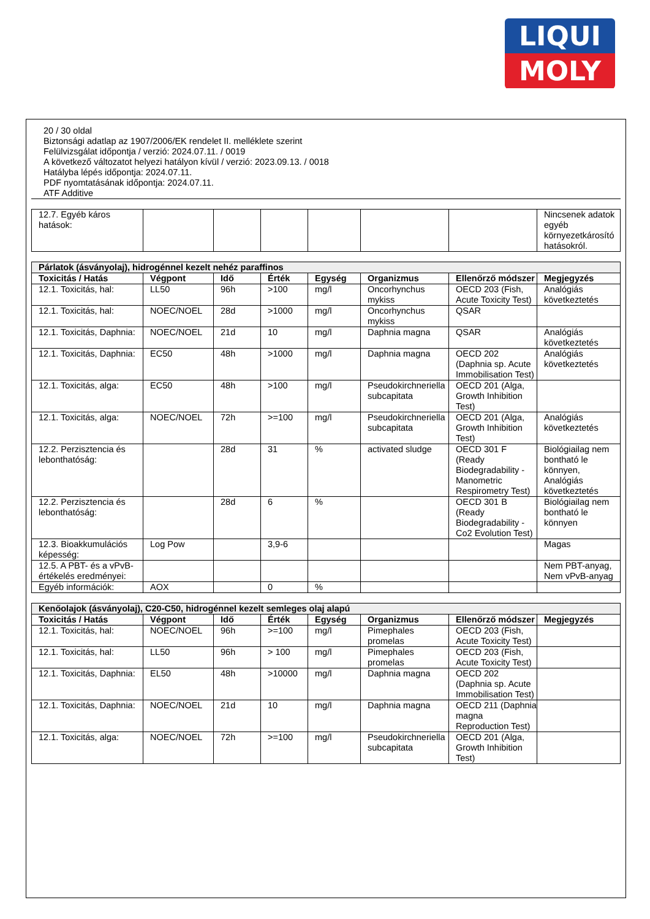LIQUI
MOLY
20 / 30 oldal
Biztonsági adatlap az 1907/2006/EK rendelet II. melléklete szerint
Felülvizsgálat időpontja / verzió: 2024.07.11. / 0019
A következő változatot helyezi hatályon kívül / verzió: 2023.09.13. / 0018
Hatályba lépés időpontja: 2024.07.11.
PDF nyomtatásának időpontja: 2024.07.11.
ATF Additive
| 12.7. Egyéb káros hatások: | | | | | | | Nincsenek adatok egyéb környezetkárosító hatásokról. |
| Párlatok (ásványolaj), hidrogénnel kezelt nehéz paraffinos | | | | | | | |
| Toxicitás / Hatás | Végpont | Idő | Érték | Egység | Organizmus | Ellenőrző módszer | Megjegyzés |
| 12.1. Toxicitás, hal: | LL50 | 96h | >100 | mg/l | Oncorhynchus mykiss | OECD 203 (Fish, Acute Toxicity Test) | Analógiás következtetés |
| 12.1. Toxicitás, hal: | NOEC/NOEL | 28d | >1000 | mg/l | Oncorhynchus mykiss | QSAR | |
| 12.1. Toxicitás, Daphnia: | NOEC/NOEL | 21d | 10 | mg/l | Daphnia magna | QSAR | Analógiás következtetés |
| 12.1. Toxicitás, Daphnia: | EC50 | 48h | >1000 | mg/l | Daphnia magna | OECD 202 (Daphnia sp. Acute Immobilisation Test) | Analógiás következtetés |
| 12.1. Toxicitás, alga: | EC50 | 48h | >100 | mg/l | Pseudokirchneriella subcapitata | OECD 201 (Alga, Growth Inhibition Test) | |
| 12.1. Toxicitás, alga: | NOEC/NOEL | 72h | >=100 | mg/l | Pseudokirchneriella subcapitata | OECD 201 (Alga, Growth Inhibition Test) | Analógiás következtetés |
| 12.2. Perzisztencia és lebonthatóság: | | 28d | 31 | % | activated sludge | OECD 301 F (Ready Biodegradability - Manometric Respirometry Test) | Biológiailag nem bontható le könnyen, Analógiás következtetés |
| 12.2. Perzisztencia és lebonthatóság: | | 28d | 6 | % | | OECD 301 B (Ready Biodegradability - Co2 Evolution Test) | Biológiailag nem bontható le könnyen |
| 12.3. Bioakkumulációs képesség: | Log Pow | | 3,9-6 | | | | Magas |
| 12.5. A PBT- és a vPvB-értékelés eredményei: | | | | | | | Nem PBT-anyag, Nem vPvB-anyag |
| Egyéb információk: | AOX | | 0 | % | | | |
| Kenőolajok (ásványolaj), C20-C50, hidrogénnel kezelt semleges olaj alapú | | | | | | | |
| Toxicitás / Hatás | Végpont | Idő | Érték | Egység | Organizmus | Ellenőrző módszer | Megjegyzés |
| 12.1. Toxicitás, hal: | NOEC/NOEL | 96h | >=100 | mg/l | Pimephales promelas | OECD 203 (Fish, Acute Toxicity Test) | |
| 12.1. Toxicitás, hal: | LL50 | 96h | > 100 | mg/l | Pimephales promelas | OECD 203 (Fish, Acute Toxicity Test) | |
| 12.1. Toxicitás, Daphnia: | EL50 | 48h | >10000 | mg/l | Daphnia magna | OECD 202 (Daphnia sp. Acute Immobilisation Test) | |
| 12.1. Toxicitás, Daphnia: | NOEC/NOEL | 21d | 10 | mg/l | Daphnia magna | OECD 211 (Daphnia magna Reproduction Test) | |
| 12.1. Toxicitás, alga: | NOEC/NOEL | 72h | >=100 | mg/l | Pseudokirchneriella subcapitata | OECD 201 (Alga, Growth Inhibition Test) | |